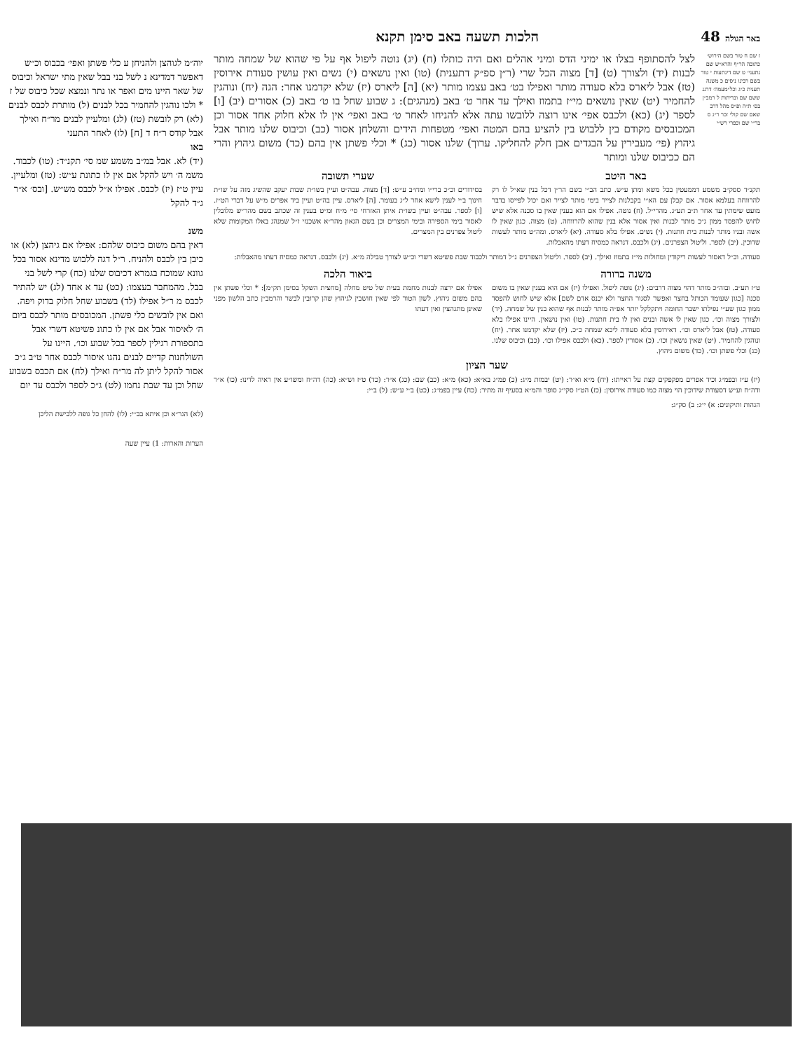באר הגולה 48 הלכות תשעה באב סימן תקנא
ז שם ח טור בשם הירוש׳ כתובה הר״ף והרא״ש שם נתעני׳ ט שם דינתעות י טור בשם רבינו ניסים כ משנה תענית כ״ג וכל״מעמה׳ דרגנ ששם שם ובריתות ל רמב״ן בס׳ ת״ה ופ״ס מהל דרב שאם שם קולי זכר ר״ג ס בר״י שם וכפרי רש״י
לצל להסתופף בצלו או ימיני הדס ומיני אהלים ואם היה כותלו (ח) (יג) נוטה ליפול אף על פי שהוא של שמחה מותר לבנות (יד) ולצורך (ט) [ד] מצוה הכל שרי (ר״ן ספ״ק דתענית) (טו) ואין נושאים (י) נשים ואין עושין סעודת אירוסין (טז) אבל ליארס בלא סעודה מותר ואפילו בט׳ באב עצמו מותר (יא) [ה] ליארס (יז) שלא יקדמנו אחר: הגה (יח) ונוהגין להחמיר (יט) שאין נושאים מי״ז בתמוז ואילך עד אחר ט׳ באב (מנהגים): ג שבוע שחל בו ט׳ באב (כ) אסורים (יב) [ו] לספר (יג) (כא) ולכבס אפי׳ אינו רוצה ללובשו עתה אלא להניחו לאחר ט׳ באב ואפי׳ אין לו אלא חלוק אחד אסור וכן המכובסים מקודם בין ללבוש בין להציע בהם המטה ואפי׳ מטפחות הידים והשלחן אסור (כב) וכיבוס שלנו מותר אבל גיהוץ (פי׳ מעבירין על הבגדים אבן חלק להחליקו. ערוך) שלנו אסור (כג) * וכלי פשתן אין בהם (כד) משום גיהוץ והרי הם ככיבוס שלנו ומותר
באר היטב
תקנ״ד ססק״ב משמע דממעטין בכל משא ומתן ע״ש. כתב הב״י בשם הר״ן דכל בנין שא״ל לו רק להרווחה בעלמא אסור. אם קבלן עם הא״י בקבלנות לצייר בימי מותר לצייר ואם יכול לפייסו בדבר מועט שימתין עד אחר ת״ב תע״ג. מהרי״ל. (ח) נוטה. אפילו אם הוא בענין שאין בו סכנה אלא שיש לחוש להפסד ממון ג״כ מותר לבנות ואין אסור אלא בנין שהוא להרווחה. (ט) מצוה. כגון שאין לו אשה ובניו מותר לבנות בית חתנות. (י) נשים. אפילו בלא סעודה. (יא) ליארס. ומה״ט מותר לעשות שדוכין. (יב) לספר. וליטול הצפרנים. (יג) ולכבס. דנראה כמסיח דעתו מהאבלות.
שערי תשובה
בסידורים וכ״כ ברי״ו ומח״ב ע״ש: [ד] מצוה. עבה״ט ועיין בשו״ת שבות יעקב שהשיג מזה על שו״ת חינוך ב״י לענין לישא אחר ל״ג בעומר. [ה] ליארס. עיין בה״ט ועיין ביד אפרים מ״ש על דברי הט״ז. [ו] לספר. עבה״ט ועיין בשו״ת איתן האזרחי סי׳ מ״ח ומ״ט בענין זה שכתב בשם מהר״ש מלובלין לאסור בימי הספירה ובימי המצרים וכן בשם הגאון מהר״א אשכנזי ז״ל שמנהג באלו המקומות שלא ליטול צפרנים בין המצרים.
סעודה. וכ״ל דאסור לעשות ריקודין ומחולות מי״ז בתמוז ואילך. (יב) לספר. וליטול הצפרנים נ״ל דמותר ולכבוד שבת פשיטא דשרי וכ״ש לצורך טבילה מ״א. (יג) ולכבס. דנראה כמסיח דעתו מהאבלות:
משנה ברורה
ט״ז תע״ב. ובזה״כ מותר דהוי מצוה דרבים: (יג) נוטה ליפול. ואפילו (יז) אם הוא בענין שאין בו משום סכנה [כגון שעומד הכותל בחצר ואפשר לסגור החצר ולא יכנס אדם לשם] אלא שיש לחוש להפסד ממון כגון שע״י נפילתו ישבר החומה ויתקלקל יותר אפ״ה מותר לבנות אף שהוא בנין של שמחה. (יד) ולצורך מצוה וכו׳. כגון שאין לו אשה ובנים ואין לו בית חתנות. (טו) ואין נושאין. היינו אפילו בלא סעודה. (טז) אבל ליארס וכו׳. דאירוסין בלא סעודה ליכא שמחה כ״כ. (יז) שלא יקדמנו אחר. (יח) ונוהגין להחמיר. (יט) שאין נושאין וכו׳. (כ) אסורין לספר. (כא) ולכבס אפילו וכו׳. (כב) וכיבוס שלנו. (כג) וכלי פשתן וכו׳. (כד) משום גיהוץ.
ביאור הלכה
אפילו אם ירצה לבנות מחמת בעית של טיט מחלה [מחצית השקל בסימן תק״מ]: * וכלי פשתן אין בהם משום גיהוץ. לשון הטור לפי שאין חושבין לגיהוץ שהן קרובין לבשר והרמב״ן כתב הלשון מפני שאינן מתגהצין ואין דעתו
שער הציון
(יז) ע״ז ובפמ״ג וכיד אפרים מפקפקים קצת על ראייתו: (יח) מ״א וא״ר: (יט) יבמות מ״ג: (כ) פמ״ג בא״א: (כא) מ״א: (כב) שם: (כג) א״ר: (כד) ט״ז וש״א: (כה) דה״ח ומשו״ע אין ראיה לדינו: (כו) א״ר ודה״ח וע״ש דסעודת שידוכין הוי מצוה כמו סעודת אירוסין: (כז) הט״ז סקי״ג סופר והמ״א בסעיף זה מתיר: (כח) עיין בפמ״ג: (כט) ב״י ע״ש: (ל) ב״י:
הגהות ותיקונים: א) י״ג: ב) סק״ג:
יוה״מ לגוהצן ולהניחן ע כלי פשתן ואפי׳ בכבוס וכ״ש דאפשר דמדינא נ לשל בני בבל שאין מתי ישראל וכיבוס של שאר היינו מים ואפר או נתר ונמצא שכל כיבוס של ז * ולכו נוהגין להחמיר בכל לבנים (ל) מותרת לכבס לבנים (לא) רק לובשת (טז) (לג) ומלעיין לבנים מר״ח ואילך אבל קודס ר״ח ד [ח] (לו) לאחר התעני
באו
(יד) לא. אבל במ״ב משמע שמ סי׳ תקנ״ד: (טו) לכבוד. משמ ה׳ ויש להקל אם אין לו כתונת ע״ש: (טז) ומלעיין. עיין ט״ז (יז) לכבס. אפילו א״ל לכבס מש״ש. [ובס׳ א״ר ג״ד להקל
משנ
דאין בהם משום כיבוס שלהם: אפילו אם גיהצן (לא) או כיבן בין לכבס ולהניח. ר״ל דגה ללבוש מדינא אסור בכל גוונא שמוכח בגמרא דכיבוס שלנו (כח) קרי לשל בני בבל. מהמחבר בעצמו: (כט) עד א אחד (לג) יש להתיר לכבס מ ר״ל אפילו (לד) בשבוע שחל חלוק בדוק ויפה. ואם אין לובשים כלי פשתן. המכובסים מותר לכבס ביום ה׳ לאיסור אבל אם אין לו כתונ פשיטא דשרי אבל בתספורת רגילין לספר בכל שבוע וכו׳. היינו על השולחנות קדיים לבנים נהגו איסור לכבס אחר ט״ב ג״כ אסור להקל ליתן לה מר״ח ואילך (לח) אם תכבס בשבוע שחל וכן עד שבת נחמו (לט) ג״כ לספר ולכבס עד יום
(לא) הגר״א וכן איתא בב״י: (לו) להחן כל גופה ללבישת הליכן
הערות והארות: 1) עיין שעה